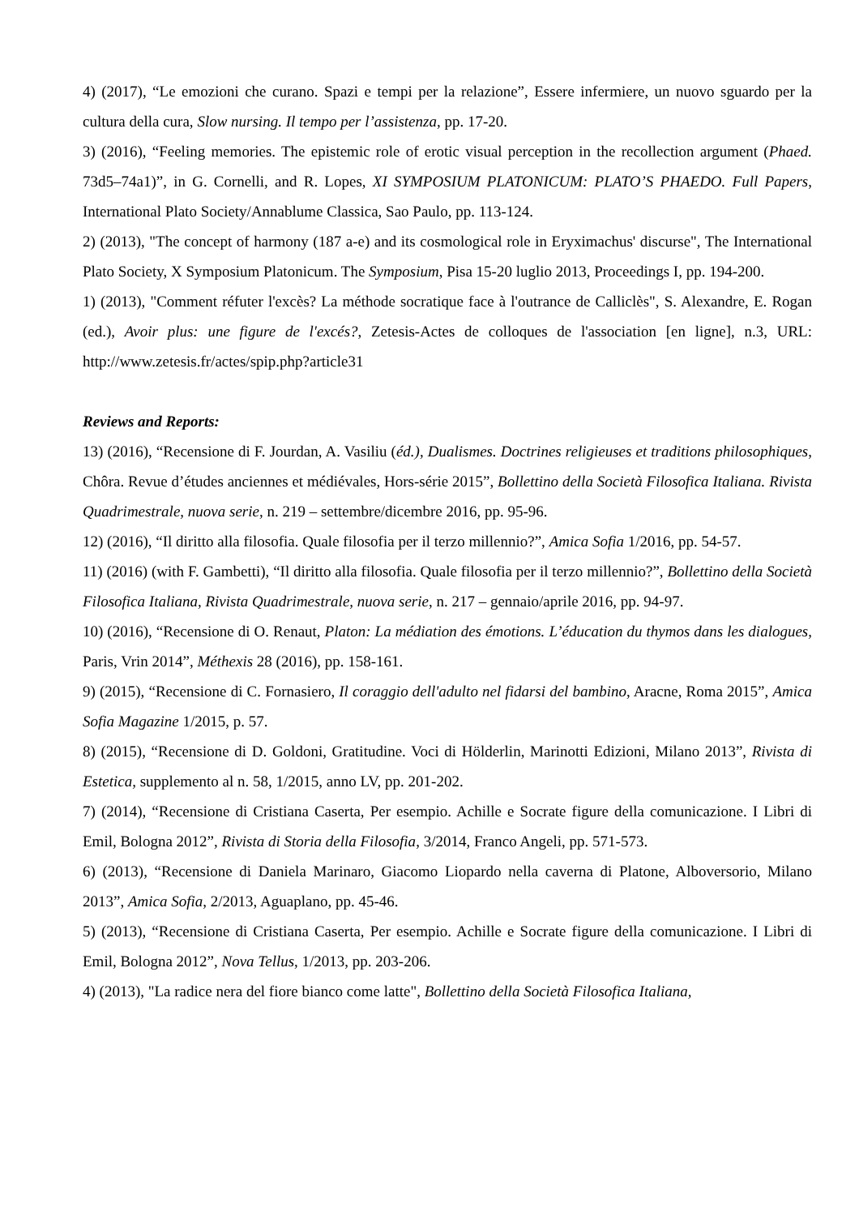4) (2017), “Le emozioni che curano. Spazi e tempi per la relazione”, Essere infermiere, un nuovo sguardo per la cultura della cura, Slow nursing. Il tempo per l’assistenza, pp. 17-20.
3) (2016), “Feeling memories. The epistemic role of erotic visual perception in the recollection argument (Phaed. 73d5–74a1)”, in G. Cornelli, and R. Lopes, XI SYMPOSIUM PLATONICUM: PLATO’S PHAEDO. Full Papers, International Plato Society/Annablume Classica, Sao Paulo, pp. 113-124.
2) (2013), "The concept of harmony (187 a-e) and its cosmological role in Eryximachus' discurse", The International Plato Society, X Symposium Platonicum. The Symposium, Pisa 15-20 luglio 2013, Proceedings I, pp. 194-200.
1) (2013), "Comment réfuter l'excès? La méthode socratique face à l'outrance de Calliclès", S. Alexandre, E. Rogan (ed.), Avoir plus: une figure de l'excés?, Zetesis-Actes de colloques de l'association [en ligne], n.3, URL: http://www.zetesis.fr/actes/spip.php?article31
Reviews and Reports:
13) (2016), “Recensione di F. Jourdan, A. Vasiliu (éd.), Dualismes. Doctrines religieuses et traditions philosophiques, Chôra. Revue d’études anciennes et médiévales, Hors-série 2015”, Bollettino della Società Filosofica Italiana. Rivista Quadrimestrale, nuova serie, n. 219 – settembre/dicembre 2016, pp. 95-96.
12) (2016), “Il diritto alla filosofia. Quale filosofia per il terzo millennio?”, Amica Sofia 1/2016, pp. 54-57.
11) (2016) (with F. Gambetti), “Il diritto alla filosofia. Quale filosofia per il terzo millennio?”, Bollettino della Società Filosofica Italiana, Rivista Quadrimestrale, nuova serie, n. 217 – gennaio/aprile 2016, pp. 94-97.
10) (2016), “Recensione di O. Renaut, Platon: La médiation des émotions. L’éducation du thymos dans les dialogues, Paris, Vrin 2014”, Méthexis 28 (2016), pp. 158-161.
9) (2015), “Recensione di C. Fornasiero, Il coraggio dell'adulto nel fidarsi del bambino, Aracne, Roma 2015”, Amica Sofia Magazine 1/2015, p. 57.
8) (2015), “Recensione di D. Goldoni, Gratitudine. Voci di Hölderlin, Marinotti Edizioni, Milano 2013”, Rivista di Estetica, supplemento al n. 58, 1/2015, anno LV, pp. 201-202.
7) (2014), “Recensione di Cristiana Caserta, Per esempio. Achille e Socrate figure della comunicazione. I Libri di Emil, Bologna 2012”, Rivista di Storia della Filosofia, 3/2014, Franco Angeli, pp. 571-573.
6) (2013), “Recensione di Daniela Marinaro, Giacomo Liopardo nella caverna di Platone, Alboversorio, Milano 2013”, Amica Sofia, 2/2013, Aguaplano, pp. 45-46.
5) (2013), “Recensione di Cristiana Caserta, Per esempio. Achille e Socrate figure della comunicazione. I Libri di Emil, Bologna 2012”, Nova Tellus, 1/2013, pp. 203-206.
4) (2013), "La radice nera del fiore bianco come latte", Bollettino della Società Filosofica Italiana,